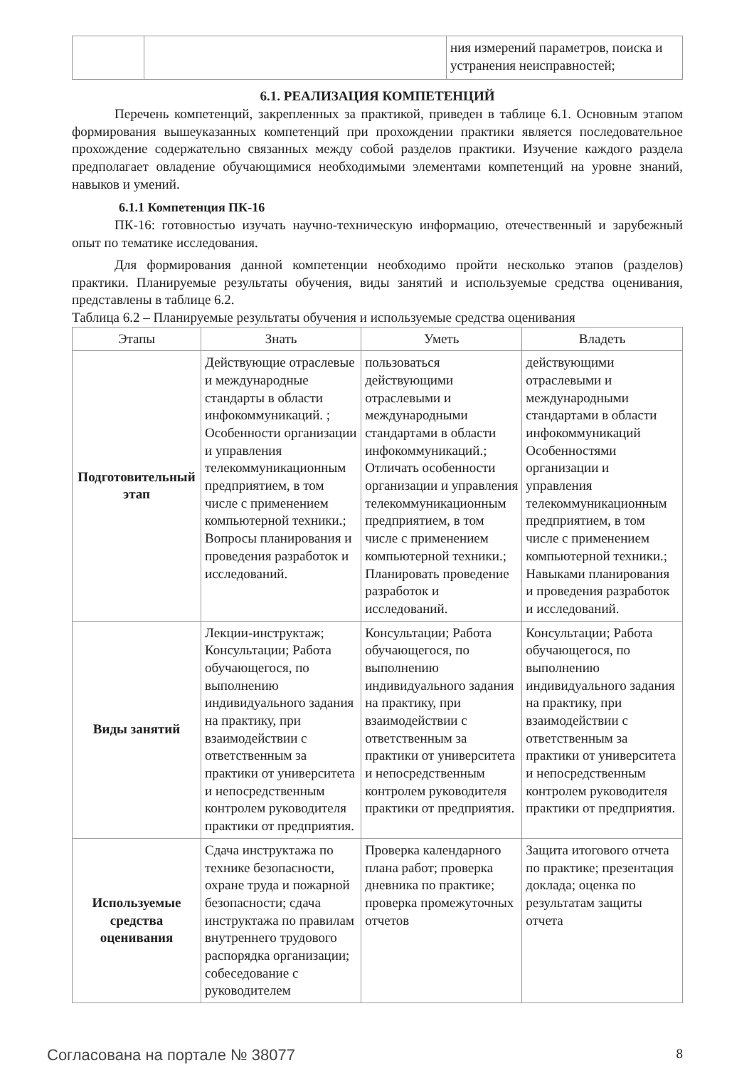| | | ния измерений параметров, поиска и устранения неисправностей; |
6.1. РЕАЛИЗАЦИЯ КОМПЕТЕНЦИЙ
Перечень компетенций, закрепленных за практикой, приведен в таблице 6.1. Основным этапом формирования вышеуказанных компетенций при прохождении практики является последовательное прохождение содержательно связанных между собой разделов практики. Изучение каждого раздела предполагает овладение обучающимися необходимыми элементами компетенций на уровне знаний, навыков и умений.
6.1.1 Компетенция ПК-16
ПК-16: готовностью изучать научно-техническую информацию, отечественный и зарубежный опыт по тематике исследования.
Для формирования данной компетенции необходимо пройти несколько этапов (разделов) практики. Планируемые результаты обучения, виды занятий и используемые средства оценивания, представлены в таблице 6.2.
Таблица 6.2 – Планируемые результаты обучения и используемые средства оценивания
| Этапы | Знать | Уметь | Владеть |
| --- | --- | --- | --- |
| Подготовитель­ный этап | Действующие отраслевые и международные стандарты в области инфокоммуникаций. ; Особенности организации и управления телекоммуникационным предприятием, в том числе с применением компьютерной техники.; Вопросы планирования и проведения разработок и исследований. | пользоваться действующими отраслевыми и международными стандартами в области инфокоммуникаций.; Отличать особенности организации и управления телекоммуникационным предприятием, в том числе с применением компьютерной техники.; Планировать проведение разработок и исследований. | действующими отраслевыми и международными стандартами в области инфокоммуникаций Особенностями организации и управления телекоммуникационным предприятием, в том числе с применением компьютерной техники.; Навыками планирования и проведения разработок и исследований. |
| Виды занятий | Лекции-инструктаж; Консультации; Работа обучающегося, по выполнению индивидуального задания на практику, при взаимодействии с ответственным за практики от университета и непосредственным контролем руководителя практики от предприятия. | Консультации; Работа обучающегося, по выполнению индивидуального задания на практику, при взаимодействии с ответственным за практики от университета и непосредственным контролем руководителя практики от предприятия. | Консультации; Работа обучающегося, по выполнению индивидуального задания на практику, при взаимодействии с ответственным за практики от университета и непосредственным контролем руководителя практики от предприятия. |
| Используемые средства оценивания | Сдача инструктажа по технике безопасности, охране труда и пожарной безопасности; сдача инструктажа по правилам внутреннего трудового распорядка организации; собеседование с руководителем | Проверка календарного плана работ; проверка дневника по практике; проверка промежуточных отчетов | Защита итогового отчета по практике; презентация доклада; оценка по результатам защиты отчета |
Согласована на портале № 38077 8